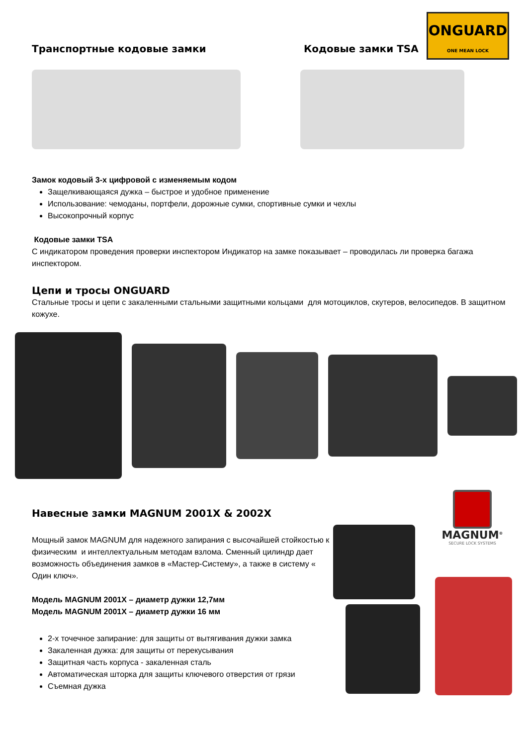Транспортные кодовые замки
Кодовые замки TSA
ONGUARD
ONE MEAN LOCK
Замок кодовый 3-х цифровой с изменяемым кодом
Защелкивающаяся дужка – быстрое и удобное применение
Использование: чемоданы, портфели, дорожные сумки, спортивные сумки и чехлы
Высокопрочный корпус
Кодовые замки TSA
С индикатором проведения проверки инспектором Индикатор на замке показывает – проводилась ли проверка багажа инспектором.
Цепи и тросы ONGUARD
Стальные тросы и цепи с закаленными стальными защитными кольцами для мотоциклов, скутеров, велосипедов. В защитном кожухе.
Навесные замки MAGNUM 2001X & 2002X
Мощный замок MAGNUM для надежного запирания с высочайшей стойкостью к физическим и интеллектуальным методам взлома. Сменный цилиндр дает возможность объединения замков в «Мастер-Систему», а также в систему « Один ключ».
Модель MAGNUM 2001X – диаметр дужки 12,7мм
Модель MAGNUM 2001X – диаметр дужки 16 мм
2-х точечное запирание: для защиты от вытягивания дужки замка
Закаленная дужка: для защиты от перекусывания
Защитная часть корпуса - закаленная сталь
Автоматическая шторка для защиты ключевого отверстия от грязи
Съемная дужка
MAGNUM<sup>®</sup>
SECURE LOCK SYSTEMS